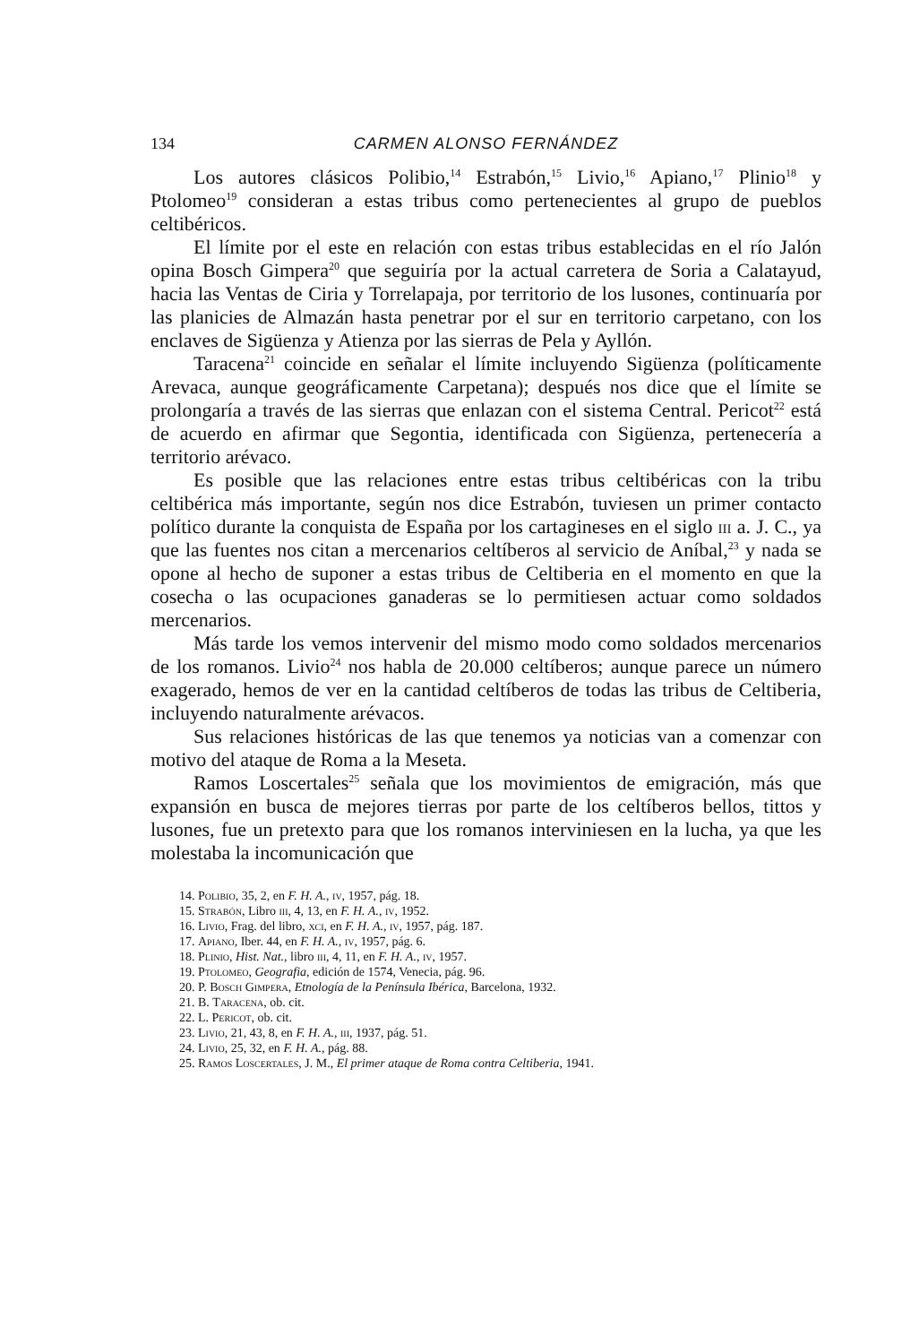134 CARMEN ALONSO FERNÁNDEZ
Los autores clásicos Polibio,<sup>14</sup> Estrabón,<sup>15</sup> Livio,<sup>16</sup> Apiano,<sup>17</sup> Plinio<sup>18</sup> y Ptolomeo<sup>19</sup> consideran a estas tribus como pertenecientes al grupo de pueblos celtibéricos.
El límite por el este en relación con estas tribus establecidas en el río Jalón opina Bosch Gimpera<sup>20</sup> que seguiría por la actual carretera de Soria a Calatayud, hacia las Ventas de Ciria y Torrelapaja, por territorio de los lusones, continuaría por las planicies de Almazán hasta penetrar por el sur en territorio carpetano, con los enclaves de Sigüenza y Atienza por las sierras de Pela y Ayllón.
Taracena<sup>21</sup> coincide en señalar el límite incluyendo Sigüenza (políticamente Arevaca, aunque geográficamente Carpetana); después nos dice que el límite se prolongaría a través de las sierras que enlazan con el sistema Central. Pericot<sup>22</sup> está de acuerdo en afirmar que Segontia, identificada con Sigüenza, pertenecería a territorio arévaco.
Es posible que las relaciones entre estas tribus celtibéricas con la tribu celtibérica más importante, según nos dice Estrabón, tuviesen un primer contacto político durante la conquista de España por los cartagineses en el siglo iii a. J. C., ya que las fuentes nos citan a mercenarios celtíberos al servicio de Aníbal,<sup>23</sup> y nada se opone al hecho de suponer a estas tribus de Celtiberia en el momento en que la cosecha o las ocupaciones ganaderas se lo permitiesen actuar como soldados mercenarios.
Más tarde los vemos intervenir del mismo modo como soldados mercenarios de los romanos. Livio<sup>24</sup> nos habla de 20.000 celtíberos; aunque parece un número exagerado, hemos de ver en la cantidad celtíberos de todas las tribus de Celtiberia, incluyendo naturalmente arévacos.
Sus relaciones históricas de las que tenemos ya noticias van a comenzar con motivo del ataque de Roma a la Meseta.
Ramos Loscertales<sup>25</sup> señala que los movimientos de emigración, más que expansión en busca de mejores tierras por parte de los celtíberos bellos, tittos y lusones, fue un pretexto para que los romanos interviniesen en la lucha, ya que les molestaba la incomunicación que
14. Polibio, 35, 2, en F. H. A., iv, 1957, pág. 18.
15. Strabón, Libro iii, 4, 13, en F. H. A., iv, 1952.
16. Livio, Frag. del libro, xci, en F. H. A., iv, 1957, pág. 187.
17. Apiano, Iber. 44, en F. H. A., iv, 1957, pág. 6.
18. Plinio, Hist. Nat., libro iii, 4, 11, en F. H. A., iv, 1957.
19. Ptolomeo, Geografia, edición de 1574, Venecia, pág. 96.
20. P. Bosch Gimpera, Etnología de la Península Ibérica, Barcelona, 1932.
21. B. Taracena, ob. cit.
22. L. Pericot, ob. cit.
23. Livio, 21, 43, 8, en F. H. A., iii, 1937, pág. 51.
24. Livio, 25, 32, en F. H. A., pág. 88.
25. Ramos Loscertales, J. M., El primer ataque de Roma contra Celtiberia, 1941.